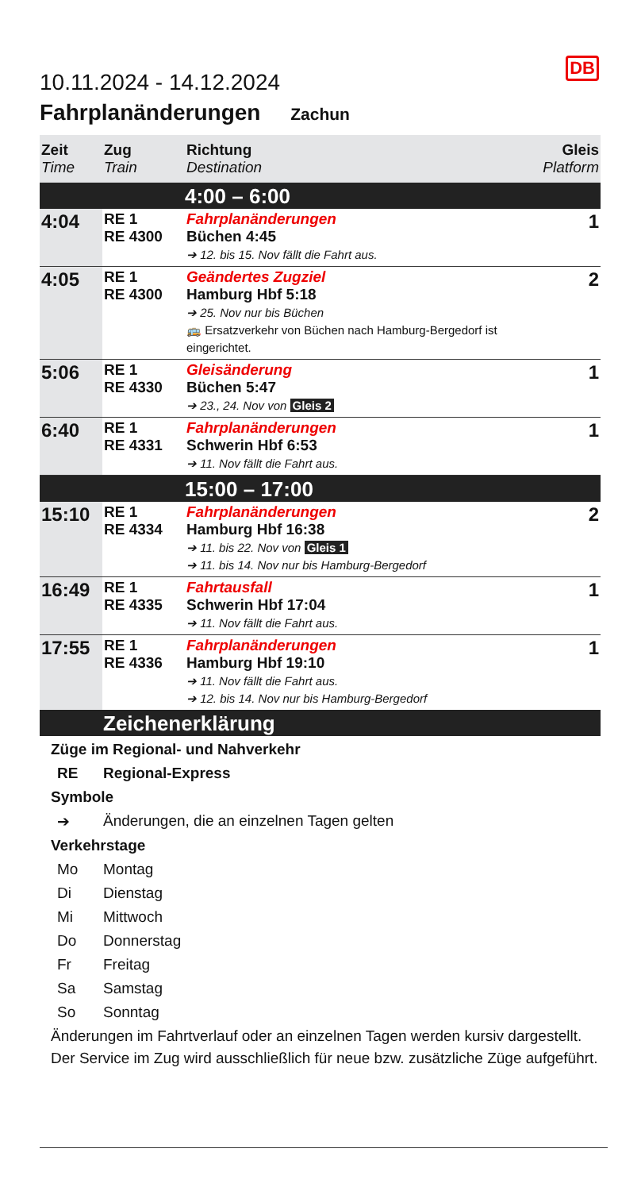DB
10.11.2024 - 14.12.2024
Fahrplanänderungen Zachun
| Zeit Time | Zug Train | Richtung Destination | Gleis Platform |
| --- | --- | --- | --- |
| | | 4:00 – 6:00 | |
| 4:04 | RE 1 RE 4300 | Fahrplanänderungen Büchen 4:45 ➔ 12. bis 15. Nov fällt die Fahrt aus. | 1 |
| 4:05 | RE 1 RE 4300 | Geändertes Zugziel Hamburg Hbf 5:18 ➔ 25. Nov nur bis Büchen 🚌 Ersatzverkehr von Büchen nach Hamburg-Bergedorf ist eingerichtet. | 2 |
| 5:06 | RE 1 RE 4330 | Gleisänderung Büchen 5:47 ➔ 23., 24. Nov von Gleis 2 | 1 |
| 6:40 | RE 1 RE 4331 | Fahrplanänderungen Schwerin Hbf 6:53 ➔ 11. Nov fällt die Fahrt aus. | 1 |
| | | 15:00 – 17:00 | |
| 15:10 | RE 1 RE 4334 | Fahrplanänderungen Hamburg Hbf 16:38 ➔ 11. bis 22. Nov von Gleis 1 ➔ 11. bis 14. Nov nur bis Hamburg-Bergedorf | 2 |
| 16:49 | RE 1 RE 4335 | Fahrtausfall Schwerin Hbf 17:04 ➔ 11. Nov fällt die Fahrt aus. | 1 |
| 17:55 | RE 1 RE 4336 | Fahrplanänderungen Hamburg Hbf 19:10 ➔ 11. Nov fällt die Fahrt aus. ➔ 12. bis 14. Nov nur bis Hamburg-Bergedorf | 1 |
Zeichenerklärung
Züge im Regional- und Nahverkehr
RE Regional-Express
Symbole
➔ Änderungen, die an einzelnen Tagen gelten
Verkehrstage
Mo Montag
Di Dienstag
Mi Mittwoch
Do Donnerstag
Fr Freitag
Sa Samstag
So Sonntag
Änderungen im Fahrtverlauf oder an einzelnen Tagen werden kursiv dargestellt.
Der Service im Zug wird ausschließlich für neue bzw. zusätzliche Züge aufgeführt.